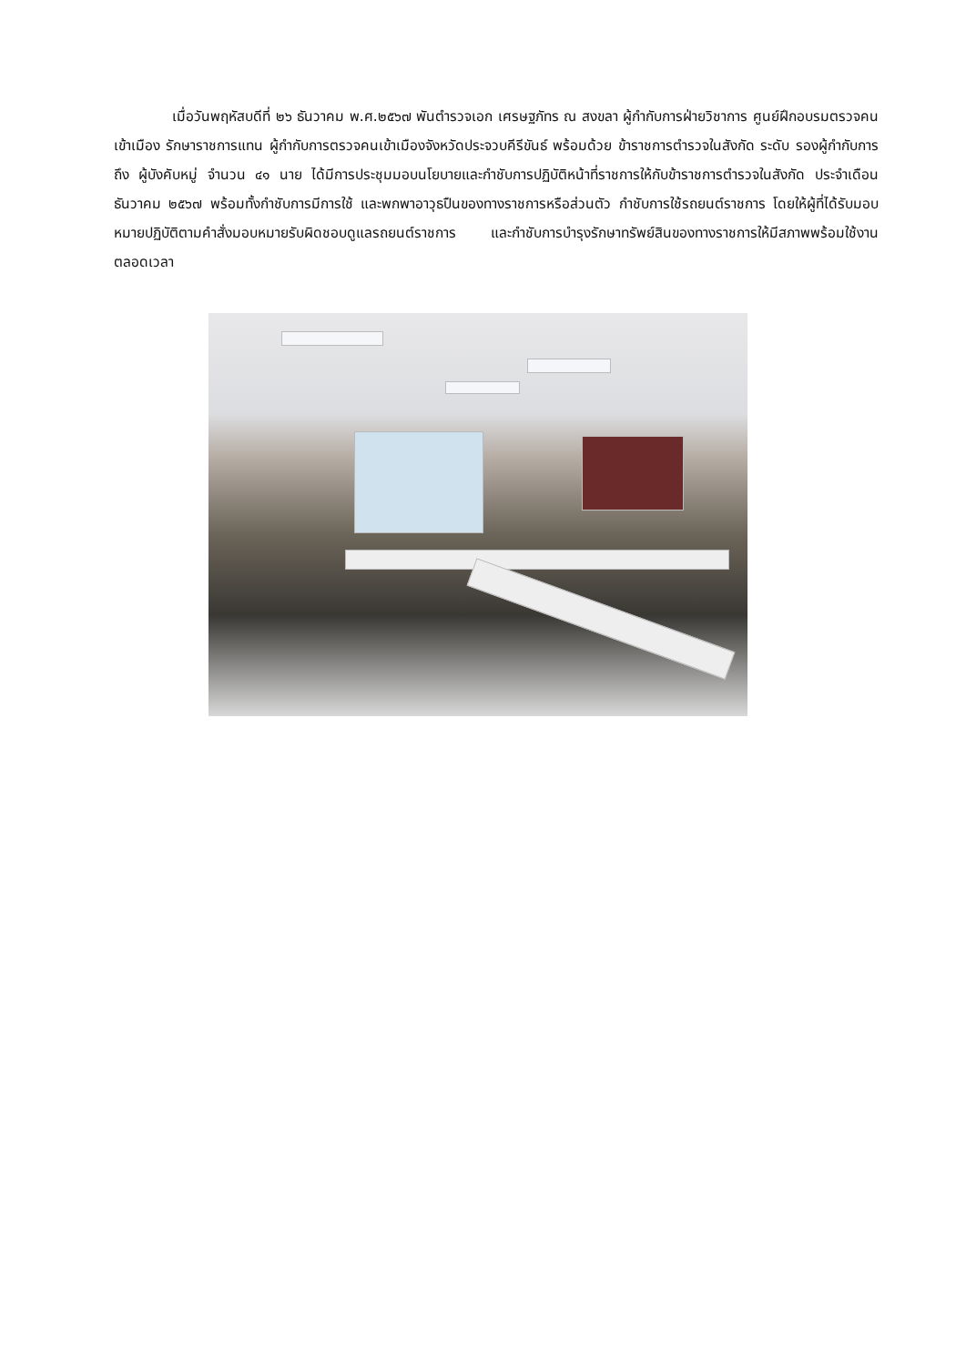เมื่อวันพฤหัสบดีที่ ๒๖ ธันวาคม พ.ศ.๒๕๖๗ พันตำรวจเอก เศรษฐภัทร ณ สงขลา ผู้กำกับการฝ่ายวิชาการ ศูนย์ฝึกอบรมตรวจคนเข้าเมือง รักษาราชการแทน ผู้กำกับการตรวจคนเข้าเมืองจังหวัดประจวบคีรีขันธ์ พร้อมด้วย ข้าราชการตำรวจในสังกัด ระดับ รองผู้กำกับการ ถึง ผู้บังคับหมู่ จำนวน ๔๑ นาย ได้มีการประชุมมอบนโยบายและกำชับการปฏิบัติหน้าที่ราชการให้กับข้าราชการตำรวจในสังกัด ประจำเดือน ธันวาคม ๒๕๖๗ พร้อมทั้งกำชับการมีการใช้ และพกพาอาวุธปืนของทางราชการหรือส่วนตัว กำชับการใช้รถยนต์ราชการ โดยให้ผู้ที่ได้รับมอบหมายปฏิบัติตามคำสั่งมอบหมายรับผิดชอบดูแลรถยนต์ราชการ และกำชับการบำรุงรักษาทรัพย์สินของทางราชการให้มีสภาพพร้อมใช้งานตลอดเวลา